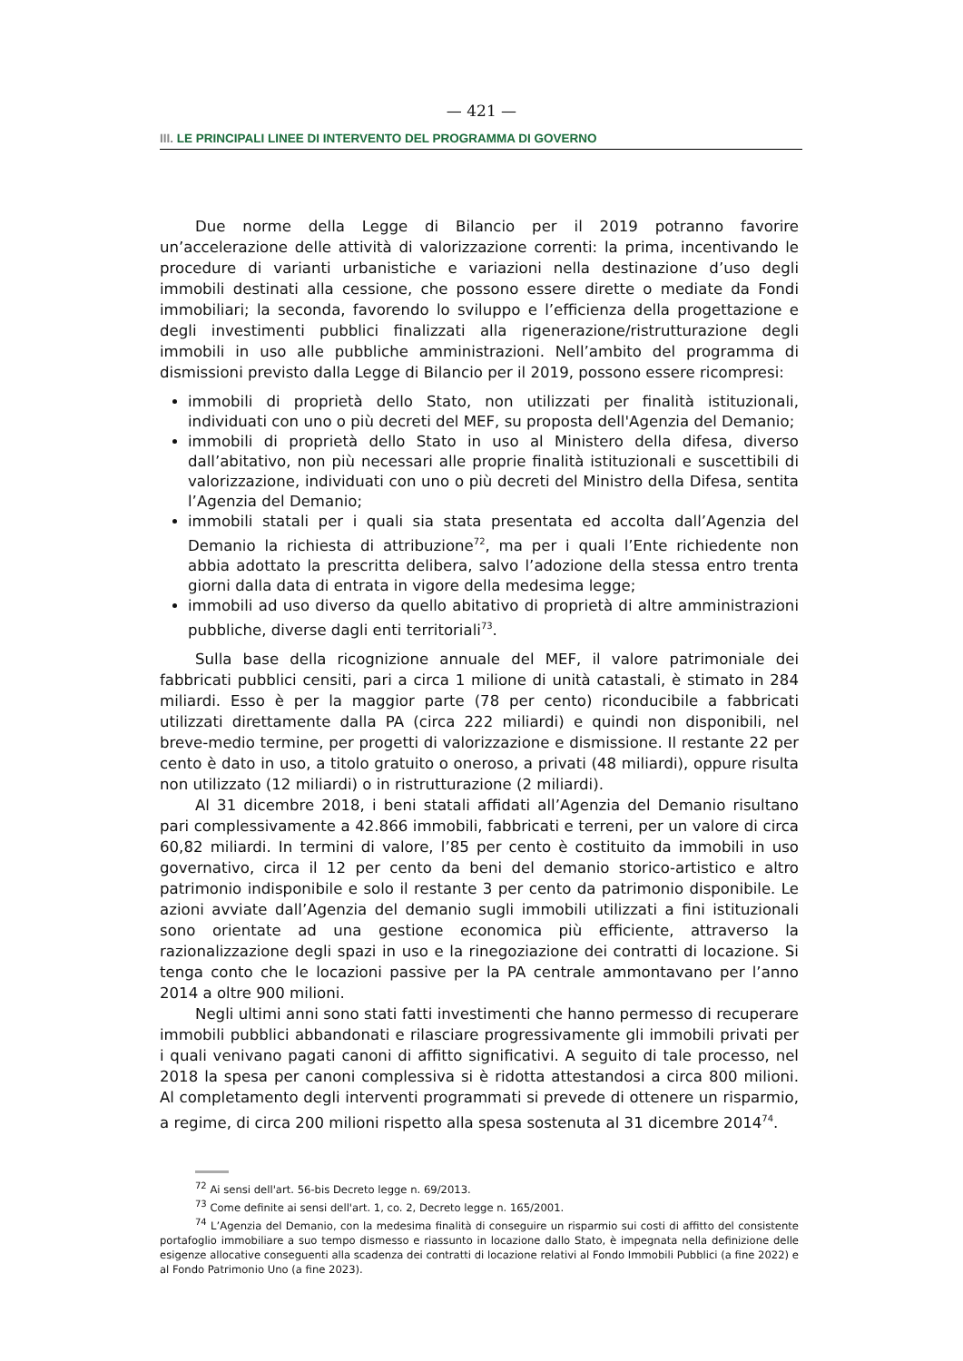— 421 —
III. LE PRINCIPALI LINEE DI INTERVENTO DEL PROGRAMMA DI GOVERNO
Due norme della Legge di Bilancio per il 2019 potranno favorire un’accelerazione delle attività di valorizzazione correnti: la prima, incentivando le procedure di varianti urbanistiche e variazioni nella destinazione d’uso degli immobili destinati alla cessione, che possono essere dirette o mediate da Fondi immobiliari; la seconda, favorendo lo sviluppo e l’efficienza della progettazione e degli investimenti pubblici finalizzati alla rigenerazione/ristrutturazione degli immobili in uso alle pubbliche amministrazioni. Nell’ambito del programma di dismissioni previsto dalla Legge di Bilancio per il 2019, possono essere ricompresi:
immobili di proprietà dello Stato, non utilizzati per finalità istituzionali, individuati con uno o più decreti del MEF, su proposta dell'Agenzia del Demanio;
immobili di proprietà dello Stato in uso al Ministero della difesa, diverso dall’abitativo, non più necessari alle proprie finalità istituzionali e suscettibili di valorizzazione, individuati con uno o più decreti del Ministro della Difesa, sentita l’Agenzia del Demanio;
immobili statali per i quali sia stata presentata ed accolta dall’Agenzia del Demanio la richiesta di attribuzione<sup>72</sup>, ma per i quali l’Ente richiedente non abbia adottato la prescritta delibera, salvo l’adozione della stessa entro trenta giorni dalla data di entrata in vigore della medesima legge;
immobili ad uso diverso da quello abitativo di proprietà di altre amministrazioni pubbliche, diverse dagli enti territoriali<sup>73</sup>.
Sulla base della ricognizione annuale del MEF, il valore patrimoniale dei fabbricati pubblici censiti, pari a circa 1 milione di unità catastali, è stimato in 284 miliardi. Esso è per la maggior parte (78 per cento) riconducibile a fabbricati utilizzati direttamente dalla PA (circa 222 miliardi) e quindi non disponibili, nel breve-medio termine, per progetti di valorizzazione e dismissione. Il restante 22 per cento è dato in uso, a titolo gratuito o oneroso, a privati (48 miliardi), oppure risulta non utilizzato (12 miliardi) o in ristrutturazione (2 miliardi).
Al 31 dicembre 2018, i beni statali affidati all’Agenzia del Demanio risultano pari complessivamente a 42.866 immobili, fabbricati e terreni, per un valore di circa 60,82 miliardi. In termini di valore, l’85 per cento è costituito da immobili in uso governativo, circa il 12 per cento da beni del demanio storico-artistico e altro patrimonio indisponibile e solo il restante 3 per cento da patrimonio disponibile. Le azioni avviate dall’Agenzia del demanio sugli immobili utilizzati a fini istituzionali sono orientate ad una gestione economica più efficiente, attraverso la razionalizzazione degli spazi in uso e la rinegoziazione dei contratti di locazione. Si tenga conto che le locazioni passive per la PA centrale ammontavano per l’anno 2014 a oltre 900 milioni.
Negli ultimi anni sono stati fatti investimenti che hanno permesso di recuperare immobili pubblici abbandonati e rilasciare progressivamente gli immobili privati per i quali venivano pagati canoni di affitto significativi. A seguito di tale processo, nel 2018 la spesa per canoni complessiva si è ridotta attestandosi a circa 800 milioni. Al completamento degli interventi programmati si prevede di ottenere un risparmio, a regime, di circa 200 milioni rispetto alla spesa sostenuta al 31 dicembre 2014<sup>74</sup>.
<sup>72</sup> Ai sensi dell'art. 56-bis Decreto legge n. 69/2013.
<sup>73</sup> Come definite ai sensi dell'art. 1, co. 2, Decreto legge n. 165/2001.
<sup>74</sup> L’Agenzia del Demanio, con la medesima finalità di conseguire un risparmio sui costi di affitto del consistente portafoglio immobiliare a suo tempo dismesso e riassunto in locazione dallo Stato, è impegnata nella definizione delle esigenze allocative conseguenti alla scadenza dei contratti di locazione relativi al Fondo Immobili Pubblici (a fine 2022) e al Fondo Patrimonio Uno (a fine 2023).